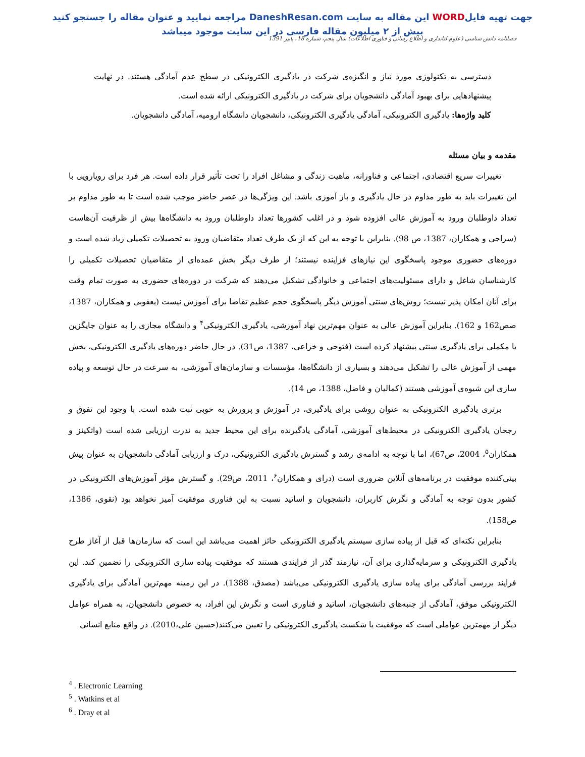جهت تهیه فایلWORD این مقاله به سایت DaneshResan.com مراجعه نمایید و عنوان مقاله را جستجو کنید
بیش از ۲ میلیون مقاله فارسی در این سایت موجود میباشد
فصلنامه دانش شناسی (علوم کتابداری و اطلاع رسانی و فناوری اطلاعات) سال پنجم، شماره 18، پاییز 1391
دسترسی به تکنولوژی مورد نیاز و انگیزه‌ی شرکت در یادگیری الکترونیکی در سطح عدم آمادگی هستند. در نهایت پیشنهادهایی برای بهبود آمادگی دانشجویان برای شرکت در یادگیری الکترونیکی ارائه شده است.
کلید واژه‌ها: یادگیری الکترونیکی، آمادگی یادگیری الکترونیکی، دانشجویان دانشگاه ارومیه، آمادگی دانشجویان.
مقدمه و بیان مسئله
تغییرات سریع اقتصادی، اجتماعی و فناورانه، ماهیت زندگی و مشاغل افراد را تحت تأثیر قرار داده است. هر فرد برای رویارویی با این تغییرات باید به طور مداوم در حال یادگیری و باز آموزی باشد. این ویژگی‌ها در عصر حاضر موجب شده است تا به طور مداوم بر تعداد داوطلبان ورود به آموزش عالی افزوده شود و در اغلب کشورها تعداد داوطلبان ورود به دانشگاه‌ها بیش از ظرفیت آن‌هاست (سراجی و همکاران، 1387، ص 98). بنابراین با توجه به این که از یک طرف تعداد متقاضیان ورود به تحصیلات تکمیلی زیاد شده است و دوره‌های حضوری موجود پاسخگوی این نیازهای فزاینده نیستند؛ از طرف دیگر بخش عمده‌ای از متقاضیان تحصیلات تکمیلی را کارشناسان شاغل و دارای مسئولیت‌های اجتماعی و خانوادگی تشکیل می‌دهند که شرکت در دوره‌های حضوری به صورت تمام وقت برای آنان امکان پذیر نیست؛ روش‌های سنتی آموزش دیگر پاسخگوی حجم عظیم تقاضا برای آموزش نیست (یعقوبی و همکاران، 1387، صص162 و 162). بنابراین آموزش عالی به عنوان مهم‌ترین نهاد آموزشی، یادگیری الکترونیکی<sup>۴</sup> و دانشگاه مجازی را به عنوان جایگزین یا مکملی برای یادگیری سنتی پیشنهاد کرده است (فتوحی و خزاعی، 1387، ص31). در حال حاضر دوره‌های یادگیری الکترونیکی، بخش مهمی از آموزش عالی را تشکیل می‌دهند و بسیاری از دانشگاه‌ها، مؤسسات و سازمان‌های آموزشی، به سرعت در حال توسعه و پیاده سازی این شیوه‌ی آموزشی هستند (کمالیان و فاضل، 1388، ص 14).
برتری یادگیری الکترونیکی به عنوان روشی برای یادگیری، در آموزش و پرورش به خوبی ثبت شده است. با وجود این تفوق و رجحان یادگیری الکترونیکی در محیط‌های آموزشی، آمادگی یادگیرنده برای این محیط جدید به ندرت ارزیابی شده است (واتکینز و همکاران<sup>۵</sup>، 2004، ص67)، اما با توجه به ادامه‌ی رشد و گسترش یادگیری الکترونیکی، درک و ارزیابی آمادگی دانشجویان به عنوان پیش بینی‌کننده موفقیت در برنامه‌های آنلاین ضروری است (درای و همکاران<sup>۶</sup>، 2011، ص29). و گسترش مؤثر آموزش‌های الکترونیکی در کشور بدون توجه به آمادگی و نگرش کاربران، دانشجویان و اساتید نسبت به این فناوری موفقیت آمیز نخواهد بود (نقوی، 1386، ص158).
بنابراین نکته‌ای که قبل از پیاده سازی سیستم یادگیری الکترونیکی حائز اهمیت می‌باشد این است که سازمان‌ها قبل از آغاز طرح یادگیری الکترونیکی و سرمایه‌گذاری برای آن، نیازمند گذر از فرایندی هستند که موفقیت پیاده سازی الکترونیکی را تضمین کند. این فرایند بررسی آمادگی برای پیاده سازی یادگیری الکترونیکی می‌باشد (مصدق، 1388). در این زمینه مهم‌ترین آمادگی برای یادگیری الکترونیکی موفق، آمادگی از جنبه‌های دانشجویان، اساتید و فناوری است و نگرش این افراد، به خصوص دانشجویان، به همراه عوامل دیگر از مهمترین عواملی است که موفقیت یا شکست یادگیری الکترونیکی را تعیین می‌کنند(حسین علی،2010). در واقع منابع انسانی
<sup>4</sup> . Electronic Learning
<sup>5</sup> . Watkins et al
<sup>6</sup> . Dray et al